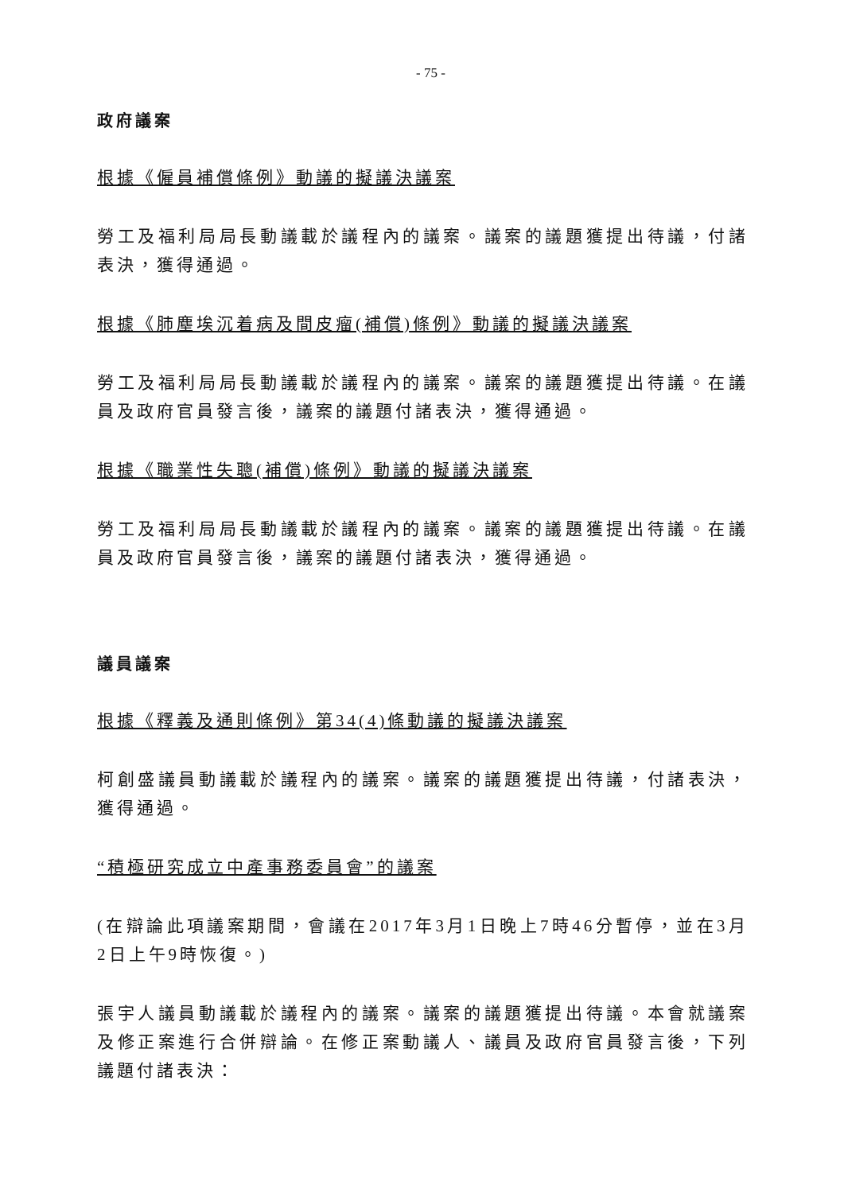- 75 -
政府議案
根據《僱員補償條例》動議的擬議決議案
勞工及福利局局長動議載於議程內的議案。議案的議題獲提出待議，付諸表決，獲得通過。
根據《肺塵埃沉着病及間皮瘤(補償)條例》動議的擬議決議案
勞工及福利局局長動議載於議程內的議案。議案的議題獲提出待議。在議員及政府官員發言後，議案的議題付諸表決，獲得通過。
根據《職業性失聰(補償)條例》動議的擬議決議案
勞工及福利局局長動議載於議程內的議案。議案的議題獲提出待議。在議員及政府官員發言後，議案的議題付諸表決，獲得通過。
議員議案
根據《釋義及通則條例》第34(4)條動議的擬議決議案
柯創盛議員動議載於議程內的議案。議案的議題獲提出待議，付諸表決，獲得通過。
“積極研究成立中產事務委員會”的議案
(在辯論此項議案期間，會議在2017年3月1日晚上7時46分暫停，並在3月2日上午9時恢復。)
張宇人議員動議載於議程內的議案。議案的議題獲提出待議。本會就議案及修正案進行合併辯論。在修正案動議人、議員及政府官員發言後，下列議題付諸表決：